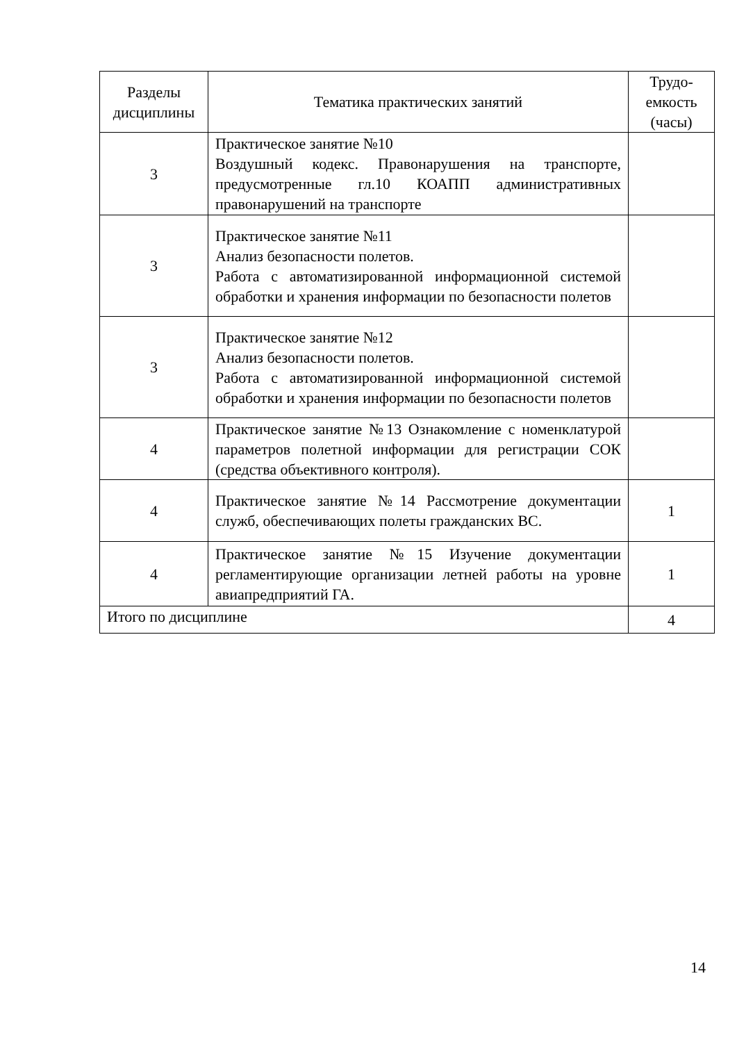| Разделы дисциплины | Тематика практических занятий | Трудо-емкость (часы) |
| --- | --- | --- |
| 3 | Практическое занятие №10 Воздушный кодекс. Правонарушения на транспорте, предусмотренные гл.10 КОАПП административных правонарушений на транспорте | |
| 3 | Практическое занятие №11 Анализ безопасности полетов. Работа с автоматизированной информационной системой обработки и хранения информации по безопасности полетов | |
| 3 | Практическое занятие №12 Анализ безопасности полетов. Работа с автоматизированной информационной системой обработки и хранения информации по безопасности полетов | |
| 4 | Практическое занятие №13 Ознакомление с номенклатурой параметров полетной информации для регистрации СОК (средства объективного контроля). | |
| 4 | Практическое занятие №14 Рассмотрение документации служб, обеспечивающих полеты гражданских ВС. | 1 |
| 4 | Практическое занятие №15 Изучение документации регламентирующие организации летней работы на уровне авиапредприятий ГА. | 1 |
| Итого по дисциплине | | 4 |
14